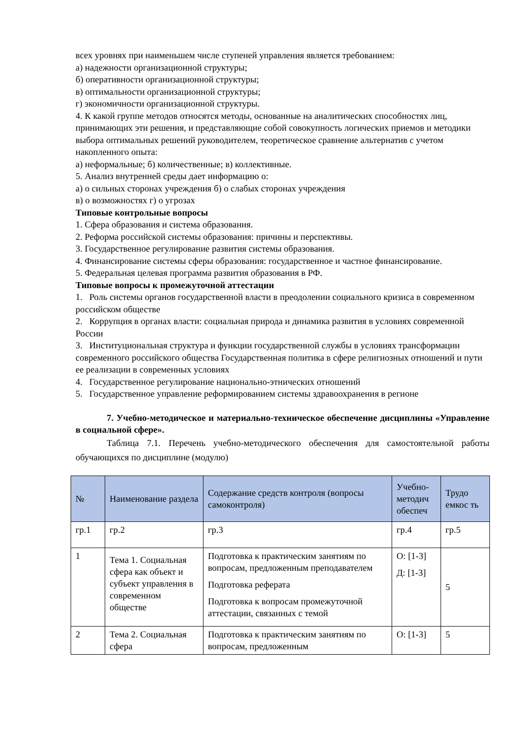всех уровнях при наименьшем числе ступеней управления является требованием:
а) надежности организационной структуры;
б) оперативности организационной структуры;
в) оптимальности организационной структуры;
г) экономичности организационной структуры.
4. К какой группе методов относятся методы, основанные на аналитических способностях лиц, принимающих эти решения, и представляющие собой совокупность логических приемов и методики выбора оптимальных решений руководителем, теоретическое сравнение альтернатив с учетом накопленного опыта:
а) неформальные; б) количественные; в) коллективные.
5. Анализ внутренней среды дает информацию о:
а) о сильных сторонах учреждения б) о слабых сторонах учреждения
в) о возможностях г) о угрозах
Типовые контрольные вопросы
1. Сфера образования и система образования.
2. Реформа российской системы образования: причины и перспективы.
3. Государственное регулирование развития системы образования.
4. Финансирование системы сферы образования: государственное и частное финансирование.
5. Федеральная целевая программа развития образования в РФ.
Типовые вопросы к промежуточной аттестации
1. Роль системы органов государственной власти в преодолении социального кризиса в современном российском обществе
2. Коррупция в органах власти: социальная природа и динамика развития в условиях современной России
3. Институциональная структура и функции государственной службы в условиях трансформации современного российского общества Государственная политика в сфере религиозных отношений и пути ее реализации в современных условиях
4. Государственное регулирование национально-этнических отношений
5. Государственное управление реформированием системы здравоохранения в регионе
7. Учебно-методическое и материально-техническое обеспечение дисциплины «Управление в социальной сфере».
Таблица 7.1. Перечень учебно-методического обеспечения для самостоятельной работы обучающихся по дисциплине (модулю)
| № | Наименование раздела | Содержание средств контроля (вопросы самоконтроля) | Учебно-методич обеспеч | Трудо емкос ть |
| --- | --- | --- | --- | --- |
| гр.1 | гр.2 | гр.3 | гр.4 | гр.5 |
| 1 | Тема 1. Социальная сфера как объект и субъект управления в современном обществе | Подготовка к практическим занятиям по вопросам, предложенным преподавателем Подготовка реферата Подготовка к вопросам промежуточной аттестации, связанных с темой | О: [1-3] Д: [1-3] | 5 |
| 2 | Тема 2. Социальная сфера | Подготовка к практическим занятиям по вопросам, предложенным | О: [1-3] | 5 |